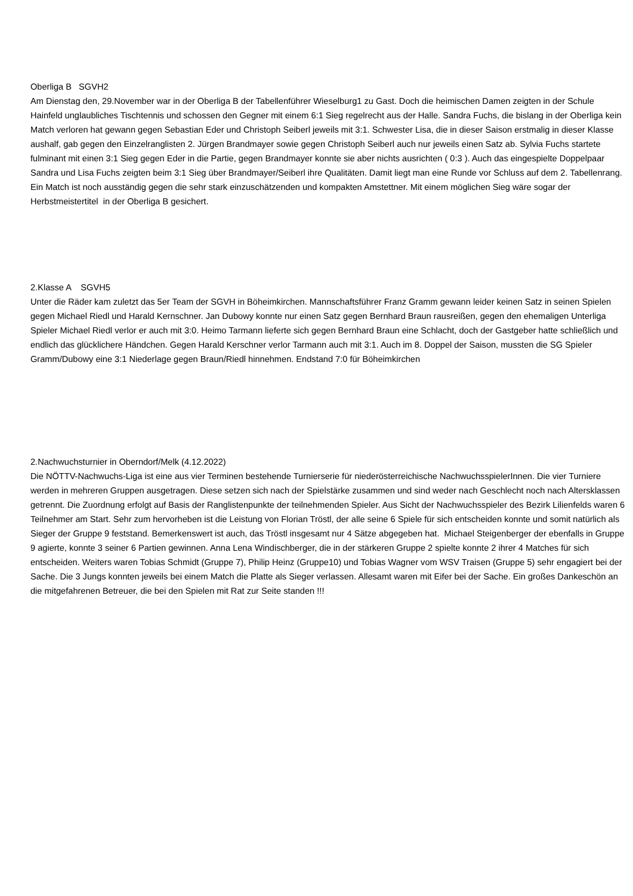Oberliga B SGVH2
Am Dienstag den, 29.November war in der Oberliga B der Tabellenführer Wieselburg1 zu Gast. Doch die heimischen Damen zeigten in der Schule Hainfeld unglaubliches Tischtennis und schossen den Gegner mit einem 6:1 Sieg regelrecht aus der Halle. Sandra Fuchs, die bislang in der Oberliga kein Match verloren hat gewann gegen Sebastian Eder und Christoph Seiberl jeweils mit 3:1. Schwester Lisa, die in dieser Saison erstmalig in dieser Klasse aushalf, gab gegen den Einzelranglisten 2. Jürgen Brandmayer sowie gegen Christoph Seiberl auch nur jeweils einen Satz ab. Sylvia Fuchs startete fulminant mit einen 3:1 Sieg gegen Eder in die Partie, gegen Brandmayer konnte sie aber nichts ausrichten ( 0:3 ). Auch das eingespielte Doppelpaar Sandra und Lisa Fuchs zeigten beim 3:1 Sieg über Brandmayer/Seiberl ihre Qualitäten. Damit liegt man eine Runde vor Schluss auf dem 2. Tabellenrang. Ein Match ist noch ausständig gegen die sehr stark einzuschätzenden und kompakten Amstettner. Mit einem möglichen Sieg wäre sogar der Herbstmeistertitel in der Oberliga B gesichert.
2.Klasse A SGVH5
Unter die Räder kam zuletzt das 5er Team der SGVH in Böheimkirchen. Mannschaftsführer Franz Gramm gewann leider keinen Satz in seinen Spielen gegen Michael Riedl und Harald Kernschner. Jan Dubowy konnte nur einen Satz gegen Bernhard Braun rausreißen, gegen den ehemaligen Unterliga Spieler Michael Riedl verlor er auch mit 3:0. Heimo Tarmann lieferte sich gegen Bernhard Braun eine Schlacht, doch der Gastgeber hatte schließlich und endlich das glücklichere Händchen. Gegen Harald Kerschner verlor Tarmann auch mit 3:1. Auch im 8. Doppel der Saison, mussten die SG Spieler Gramm/Dubowy eine 3:1 Niederlage gegen Braun/Riedl hinnehmen. Endstand 7:0 für Böheimkirchen
2.Nachwuchsturnier in Oberndorf/Melk (4.12.2022)
Die NÖTTV-Nachwuchs-Liga ist eine aus vier Terminen bestehende Turnierserie für niederösterreichische NachwuchsspielerInnen. Die vier Turniere werden in mehreren Gruppen ausgetragen. Diese setzen sich nach der Spielstärke zusammen und sind weder nach Geschlecht noch nach Altersklassen getrennt. Die Zuordnung erfolgt auf Basis der Ranglistenpunkte der teilnehmenden Spieler. Aus Sicht der Nachwuchsspieler des Bezirk Lilienfelds waren 6 Teilnehmer am Start. Sehr zum hervorheben ist die Leistung von Florian Tröstl, der alle seine 6 Spiele für sich entscheiden konnte und somit natürlich als Sieger der Gruppe 9 feststand. Bemerkenswert ist auch, das Tröstl insgesamt nur 4 Sätze abgegeben hat. Michael Steigenberger der ebenfalls in Gruppe 9 agierte, konnte 3 seiner 6 Partien gewinnen. Anna Lena Windischberger, die in der stärkeren Gruppe 2 spielte konnte 2 ihrer 4 Matches für sich entscheiden. Weiters waren Tobias Schmidt (Gruppe 7), Philip Heinz (Gruppe10) und Tobias Wagner vom WSV Traisen (Gruppe 5) sehr engagiert bei der Sache. Die 3 Jungs konnten jeweils bei einem Match die Platte als Sieger verlassen. Allesamt waren mit Eifer bei der Sache. Ein großes Dankeschön an die mitgefahrenen Betreuer, die bei den Spielen mit Rat zur Seite standen !!!